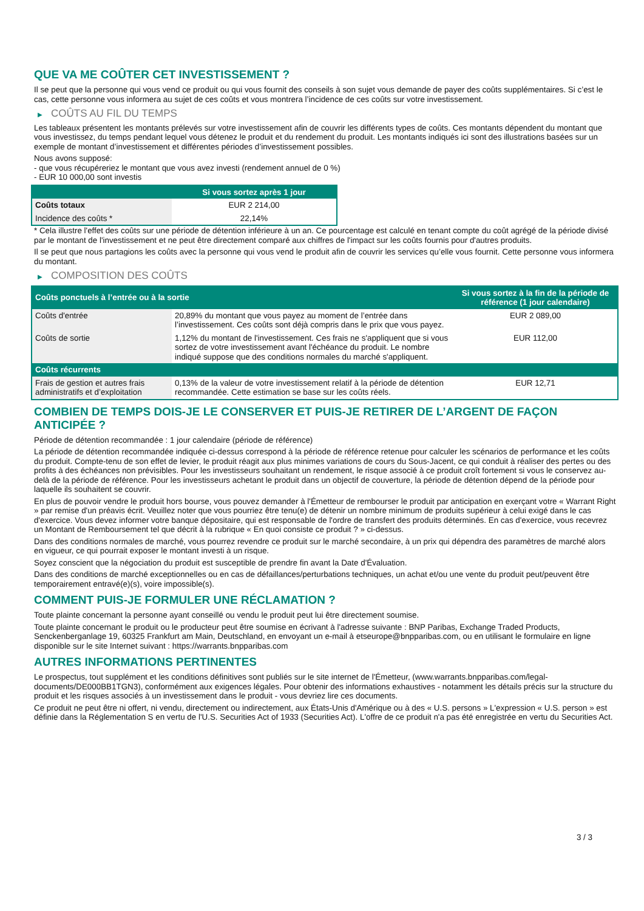QUE VA ME COÛTER CET INVESTISSEMENT ?
Il se peut que la personne qui vous vend ce produit ou qui vous fournit des conseils à son sujet vous demande de payer des coûts supplémentaires. Si c’est le cas, cette personne vous informera au sujet de ces coûts et vous montrera l’incidence de ces coûts sur votre investissement.
▶ COÛTS AU FIL DU TEMPS
Les tableaux présentent les montants prélevés sur votre investissement afin de couvrir les différents types de coûts. Ces montants dépendent du montant que vous investissez, du temps pendant lequel vous détenez le produit et du rendement du produit. Les montants indiqués ici sont des illustrations basées sur un exemple de montant d’investissement et différentes périodes d’investissement possibles.
Nous avons supposé:
- que vous récupéreriez le montant que vous avez investi (rendement annuel de 0 %)
- EUR 10 000,00 sont investis
| | Si vous sortez après 1 jour |
| --- | --- |
| Coûts totaux | EUR 2 214,00 |
| Incidence des coûts * | 22,14% |
* Cela illustre l'effet des coûts sur une période de détention inférieure à un an. Ce pourcentage est calculé en tenant compte du coût agrégé de la période divisé par le montant de l'investissement et ne peut être directement comparé aux chiffres de l'impact sur les coûts fournis pour d'autres produits.
Il se peut que nous partagions les coûts avec la personne qui vous vend le produit afin de couvrir les services qu’elle vous fournit. Cette personne vous informera du montant.
▶ COMPOSITION DES COÛTS
| Coûts ponctuels à l’entrée ou à la sortie | | Si vous sortez à la fin de la période de référence (1 jour calendaire) |
| --- | --- | --- |
| Coûts d'entrée | 20,89% du montant que vous payez au moment de l’entrée dans l’investissement. Ces coûts sont déjà compris dans le prix que vous payez. | EUR 2 089,00 |
| Coûts de sortie | 1,12% du montant de l'investissement. Ces frais ne s'appliquent que si vous sortez de votre investissement avant l'échéance du produit. Le nombre indiqué suppose que des conditions normales du marché s'appliquent. | EUR 112,00 |
| Coûts récurrents | | |
| Frais de gestion et autres frais administratifs et d’exploitation | 0,13% de la valeur de votre investissement relatif à la période de détention recommandée. Cette estimation se base sur les coûts réels. | EUR 12,71 |
COMBIEN DE TEMPS DOIS-JE LE CONSERVER ET PUIS-JE RETIRER DE L’ARGENT DE FAÇON ANTICIPÉE ?
Période de détention recommandée : 1 jour calendaire (période de référence)
La période de détention recommandée indiquée ci-dessus correspond à la période de référence retenue pour calculer les scénarios de performance et les coûts du produit. Compte-tenu de son effet de levier, le produit réagit aux plus minimes variations de cours du Sous-Jacent, ce qui conduit à réaliser des pertes ou des profits à des échéances non prévisibles. Pour les investisseurs souhaitant un rendement, le risque associé à ce produit croît fortement si vous le conservez au-delà de la période de référence. Pour les investisseurs achetant le produit dans un objectif de couverture, la période de détention dépend de la période pour laquelle ils souhaitent se couvrir.
En plus de pouvoir vendre le produit hors bourse, vous pouvez demander à l'Émetteur de rembourser le produit par anticipation en exerçant votre « Warrant Right » par remise d'un préavis écrit. Veuillez noter que vous pourriez être tenu(e) de détenir un nombre minimum de produits supérieur à celui exigé dans le cas d'exercice. Vous devez informer votre banque dépositaire, qui est responsable de l'ordre de transfert des produits déterminés. En cas d'exercice, vous recevrez un Montant de Remboursement tel que décrit à la rubrique « En quoi consiste ce produit ? » ci-dessus.
Dans des conditions normales de marché, vous pourrez revendre ce produit sur le marché secondaire, à un prix qui dépendra des paramètres de marché alors en vigueur, ce qui pourrait exposer le montant investi à un risque.
Soyez conscient que la négociation du produit est susceptible de prendre fin avant la Date d'Évaluation.
Dans des conditions de marché exceptionnelles ou en cas de défaillances/perturbations techniques, un achat et/ou une vente du produit peut/peuvent être temporairement entravé(e)(s), voire impossible(s).
COMMENT PUIS-JE FORMULER UNE RÉCLAMATION ?
Toute plainte concernant la personne ayant conseillé ou vendu le produit peut lui être directement soumise.
Toute plainte concernant le produit ou le producteur peut être soumise en écrivant à l'adresse suivante : BNP Paribas, Exchange Traded Products, Senckenberganlage 19, 60325 Frankfurt am Main, Deutschland, en envoyant un e-mail à etseurope@bnpparibas.com, ou en utilisant le formulaire en ligne disponible sur le site Internet suivant : https://warrants.bnpparibas.com
AUTRES INFORMATIONS PERTINENTES
Le prospectus, tout supplément et les conditions définitives sont publiés sur le site internet de l'Émetteur, (www.warrants.bnpparibas.com/legal-documents/DE000BB1TGN3), conformément aux exigences légales. Pour obtenir des informations exhaustives - notamment les détails précis sur la structure du produit et les risques associés à un investissement dans le produit - vous devriez lire ces documents.
Ce produit ne peut être ni offert, ni vendu, directement ou indirectement, aux États-Unis d'Amérique ou à des « U.S. persons » L'expression « U.S. person » est définie dans la Réglementation S en vertu de l'U.S. Securities Act of 1933 (Securities Act). L'offre de ce produit n'a pas été enregistrée en vertu du Securities Act.
3 / 3